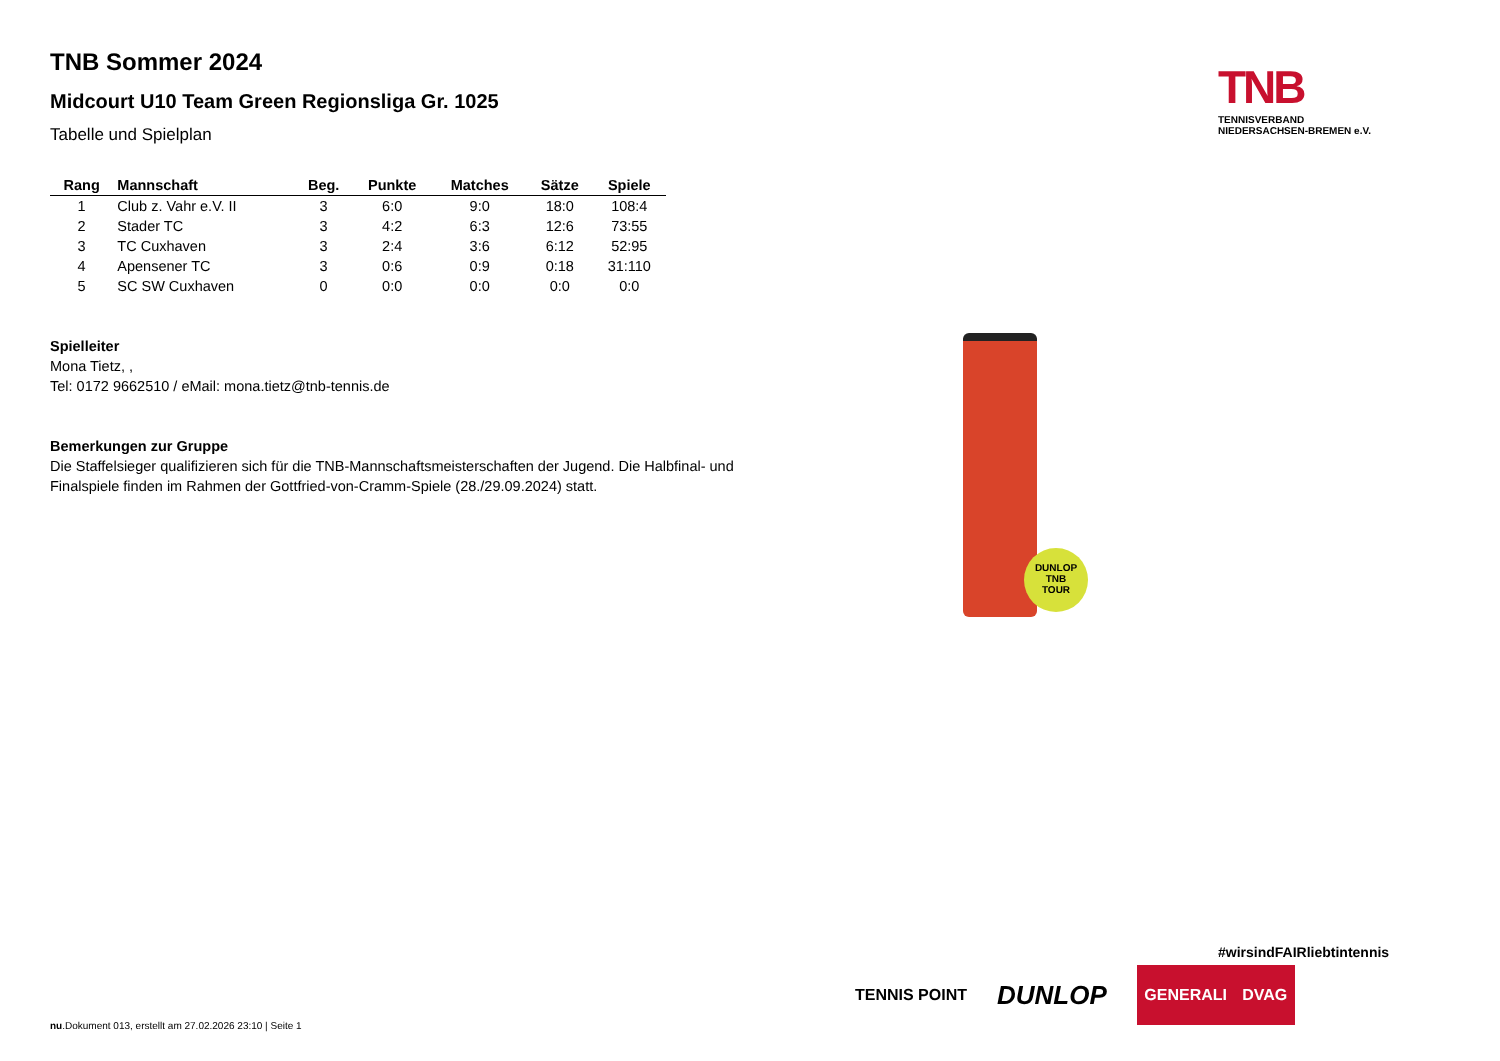TNB Sommer 2024
Midcourt U10 Team Green Regionsliga Gr. 1025
Tabelle und Spielplan
| Rang | Mannschaft | Beg. | Punkte | Matches | Sätze | Spiele |
| --- | --- | --- | --- | --- | --- | --- |
| 1 | Club z. Vahr e.V. II | 3 | 6:0 | 9:0 | 18:0 | 108:4 |
| 2 | Stader TC | 3 | 4:2 | 6:3 | 12:6 | 73:55 |
| 3 | TC Cuxhaven | 3 | 2:4 | 3:6 | 6:12 | 52:95 |
| 4 | Apensener TC | 3 | 0:6 | 0:9 | 0:18 | 31:110 |
| 5 | SC SW Cuxhaven | 0 | 0:0 | 0:0 | 0:0 | 0:0 |
Spielleiter
Mona Tietz, ,
Tel: 0172 9662510 / eMail: mona.tietz@tnb-tennis.de
Bemerkungen zur Gruppe
Die Staffelsieger qualifizieren sich für die TNB-Mannschaftsmeisterschaften der Jugend. Die Halbfinal- und Finalspiele finden im Rahmen der Gottfried-von-Cramm-Spiele (28./29.09.2024) statt.
TNB
TENNISVERBAND
NIEDERSACHSEN-BREMEN e.V.
DUNLOP
TNB
TOUR
#wirsindFAIRliebtintennis
TENNIS POINT DUNLOP
GENERALI DVAG
nu.Dokument 013, erstellt am 27.02.2026 23:10 | Seite 1